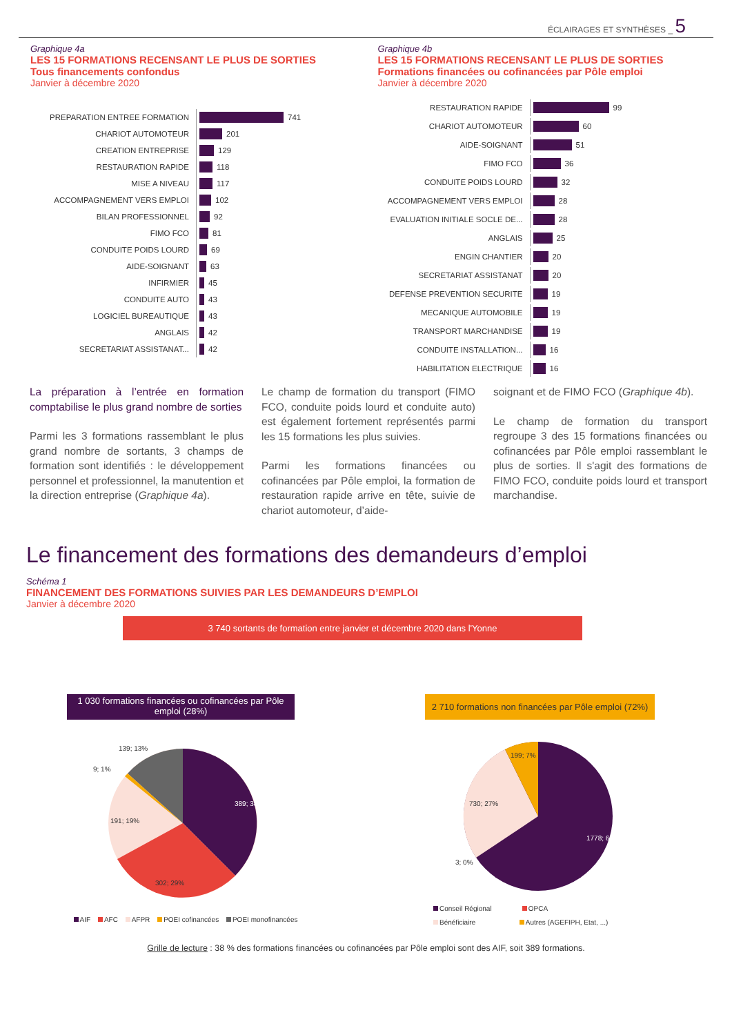ÉCLAIRAGES ET SYNTHÈSES _ 5
Graphique 4a
LES 15 FORMATIONS RECENSANT LE PLUS DE SORTIES
Tous financements confondus
Janvier à décembre 2020
PREPARATION ENTREE FORMATION
741
CHARIOT AUTOMOTEUR
201
CREATION ENTREPRISE
129
RESTAURATION RAPIDE
118
MISE A NIVEAU
117
ACCOMPAGNEMENT VERS EMPLOI
102
BILAN PROFESSIONNEL
92
FIMO FCO
81
CONDUITE POIDS LOURD
69
AIDE-SOIGNANT
63
INFIRMIER
45
CONDUITE AUTO
43
LOGICIEL BUREAUTIQUE
43
ANGLAIS
42
SECRETARIAT ASSISTANAT...
42
Graphique 4b
LES 15 FORMATIONS RECENSANT LE PLUS DE SORTIES
Formations financées ou cofinancées par Pôle emploi
Janvier à décembre 2020
RESTAURATION RAPIDE
99
CHARIOT AUTOMOTEUR
60
AIDE-SOIGNANT
51
FIMO FCO
36
CONDUITE POIDS LOURD
32
ACCOMPAGNEMENT VERS EMPLOI
28
EVALUATION INITIALE SOCLE DE...
28
ANGLAIS
25
ENGIN CHANTIER
20
SECRETARIAT ASSISTANAT
20
DEFENSE PREVENTION SECURITE
19
MECANIQUE AUTOMOBILE
19
TRANSPORT MARCHANDISE
19
CONDUITE INSTALLATION...
16
HABILITATION ELECTRIQUE
16
La préparation à l’entrée en formation comptabilise le plus grand nombre de sorties
Parmi les 3 formations rassemblant le plus grand nombre de sortants, 3 champs de formation sont identifiés : le développement personnel et professionnel, la manutention et la direction entreprise (Graphique 4a).
Le champ de formation du transport (FIMO FCO, conduite poids lourd et conduite auto) est également fortement représentés parmi les 15 formations les plus suivies.
Parmi les formations financées ou cofinancées par Pôle emploi, la formation de restauration rapide arrive en tête, suivie de chariot automoteur, d’aide-
soignant et de FIMO FCO (Graphique 4b).
Le champ de formation du transport regroupe 3 des 15 formations financées ou cofinancées par Pôle emploi rassemblant le plus de sorties. Il s'agit des formations de FIMO FCO, conduite poids lourd et transport marchandise.
Le financement des formations des demandeurs d’emploi
Schéma 1
FINANCEMENT DES FORMATIONS SUIVIES PAR LES DEMANDEURS D’EMPLOI
Janvier à décembre 2020
3 740 sortants de formation entre janvier et décembre 2020 dans l'Yonne
1 030 formations financées ou cofinancées par Pôle emploi (28%)
2 710 formations non financées par Pôle emploi (72%)
389; 38%
302; 29%
191; 19%
9; 1%
139; 13%
AIF AFC AFPR POEI cofinancées POEI monofinancées
1778; 66%
730; 27%
199; 7%
3; 0%
Conseil Régional OPCA
Bénéficiaire Autres (AGEFIPH, Etat, ...)
Grille de lecture : 38 % des formations financées ou cofinancées par Pôle emploi sont des AIF, soit 389 formations.